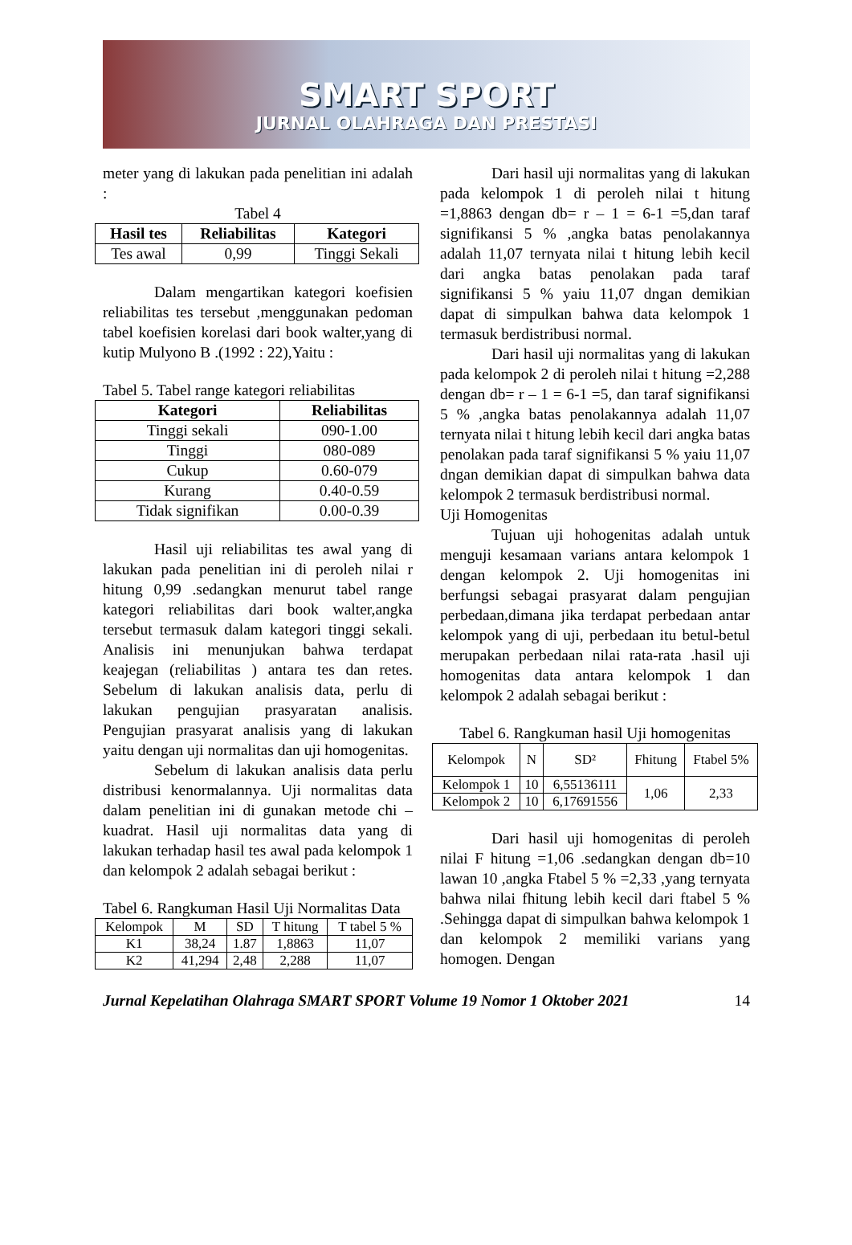SMART SPORT
JURNAL OLAHRAGA DAN PRESTASI
meter yang di lakukan pada penelitian ini adalah :
Tabel 4
| Hasil tes | Reliabilitas | Kategori |
| --- | --- | --- |
| Tes awal | 0,99 | Tinggi Sekali |
Dalam mengartikan kategori koefisien reliabilitas tes tersebut ,menggunakan pedoman tabel koefisien korelasi dari book walter,yang di kutip Mulyono B .(1992 : 22),Yaitu :
Tabel 5. Tabel range kategori reliabilitas
| Kategori | Reliabilitas |
| --- | --- |
| Tinggi sekali | 090-1.00 |
| Tinggi | 080-089 |
| Cukup | 0.60-079 |
| Kurang | 0.40-0.59 |
| Tidak signifikan | 0.00-0.39 |
Hasil uji reliabilitas tes awal yang di lakukan pada penelitian ini di peroleh nilai r hitung 0,99 .sedangkan menurut tabel range kategori reliabilitas dari book walter,angka tersebut termasuk dalam kategori tinggi sekali. Analisis ini menunjukan bahwa terdapat keajegan (reliabilitas ) antara tes dan retes. Sebelum di lakukan analisis data, perlu di lakukan pengujian prasyaratan analisis. Pengujian prasyarat analisis yang di lakukan yaitu dengan uji normalitas dan uji homogenitas.
Sebelum di lakukan analisis data perlu distribusi kenormalannya. Uji normalitas data dalam penelitian ini di gunakan metode chi – kuadrat. Hasil uji normalitas data yang di lakukan terhadap hasil tes awal pada kelompok 1 dan kelompok 2 adalah sebagai berikut :
Tabel 6. Rangkuman Hasil Uji Normalitas Data
| Kelompok | M | SD | T hitung | T tabel 5 % |
| K1 | 38,24 | 1.87 | 1,8863 | 11,07 |
| K2 | 41,294 | 2,48 | 2,288 | 11,07 |
Dari hasil uji normalitas yang di lakukan pada kelompok 1 di peroleh nilai t hitung =1,8863 dengan db= r – 1 = 6-1 =5,dan taraf signifikansi 5 % ,angka batas penolakannya adalah 11,07 ternyata nilai t hitung lebih kecil dari angka batas penolakan pada taraf signifikansi 5 % yaiu 11,07 dngan demikian dapat di simpulkan bahwa data kelompok 1 termasuk berdistribusi normal.
Dari hasil uji normalitas yang di lakukan pada kelompok 2 di peroleh nilai t hitung =2,288 dengan db= r – 1 = 6-1 =5, dan taraf signifikansi 5 % ,angka batas penolakannya adalah 11,07 ternyata nilai t hitung lebih kecil dari angka batas penolakan pada taraf signifikansi 5 % yaiu 11,07 dngan demikian dapat di simpulkan bahwa data kelompok 2 termasuk berdistribusi normal.
Uji Homogenitas
Tujuan uji hohogenitas adalah untuk menguji kesamaan varians antara kelompok 1 dengan kelompok 2. Uji homogenitas ini berfungsi sebagai prasyarat dalam pengujian perbedaan,dimana jika terdapat perbedaan antar kelompok yang di uji, perbedaan itu betul-betul merupakan perbedaan nilai rata-rata .hasil uji homogenitas data antara kelompok 1 dan kelompok 2 adalah sebagai berikut :
Tabel 6. Rangkuman hasil Uji homogenitas
| Kelompok | N | SD² | Fhitung | Ftabel 5% |
| Kelompok 1 | 10 | 6,55136111 | 1,06 | 2,33 |
| Kelompok 2 | 10 | 6,17691556 | | |
Dari hasil uji homogenitas di peroleh nilai F hitung =1,06 .sedangkan dengan db=10 lawan 10 ,angka Ftabel 5 % =2,33 ,yang ternyata bahwa nilai fhitung lebih kecil dari ftabel 5 % .Sehingga dapat di simpulkan bahwa kelompok 1 dan kelompok 2 memiliki varians yang homogen. Dengan
Jurnal Kepelatihan Olahraga SMART SPORT Volume 19 Nomor 1 Oktober 2021 14